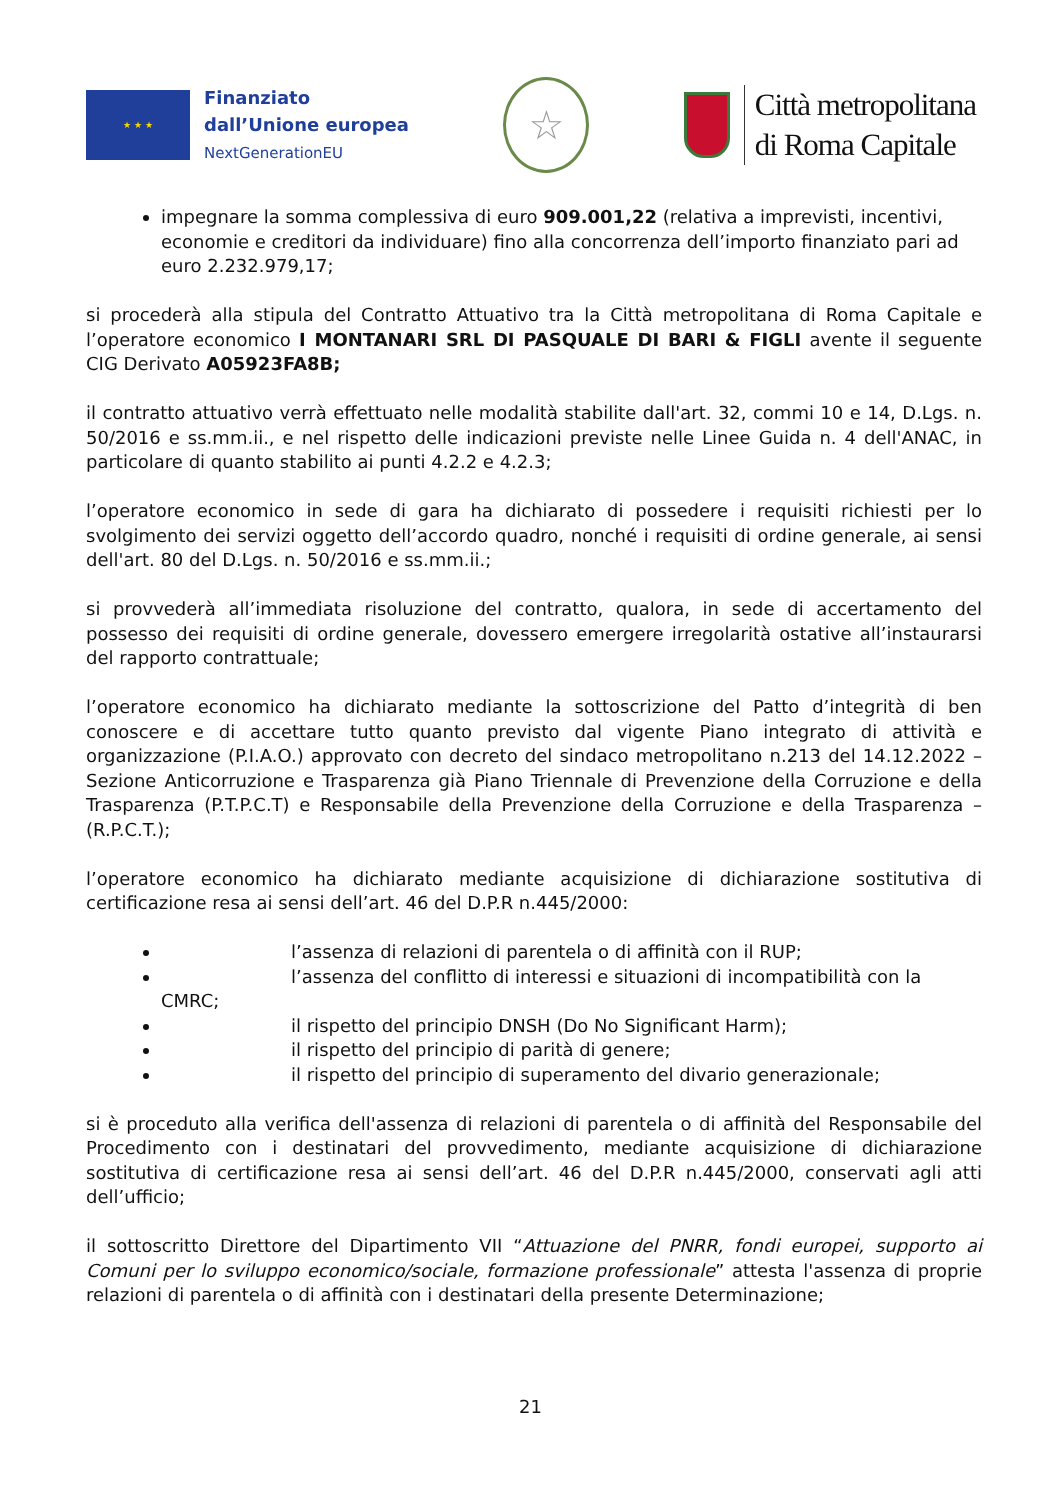★ ★ ★
Finanziato
dall’Unione europea
NextGenerationEU
☆
Città metropolitana
di Roma Capitale
impegnare la somma complessiva di euro 909.001,22 (relativa a imprevisti, incentivi, economie e creditori da individuare) fino alla concorrenza dell’importo finanziato pari ad euro 2.232.979,17;
si procederà alla stipula del Contratto Attuativo tra la Città metropolitana di Roma Capitale e l’operatore economico I MONTANARI SRL DI PASQUALE DI BARI & FIGLI avente il seguente CIG Derivato A05923FA8B;
il contratto attuativo verrà effettuato nelle modalità stabilite dall'art. 32, commi 10 e 14, D.Lgs. n. 50/2016 e ss.mm.ii., e nel rispetto delle indicazioni previste nelle Linee Guida n. 4 dell'ANAC, in particolare di quanto stabilito ai punti 4.2.2 e 4.2.3;
l’operatore economico in sede di gara ha dichiarato di possedere i requisiti richiesti per lo svolgimento dei servizi oggetto dell’accordo quadro, nonché i requisiti di ordine generale, ai sensi dell'art. 80 del D.Lgs. n. 50/2016 e ss.mm.ii.;
si provvederà all’immediata risoluzione del contratto, qualora, in sede di accertamento del possesso dei requisiti di ordine generale, dovessero emergere irregolarità ostative all’instaurarsi del rapporto contrattuale;
l’operatore economico ha dichiarato mediante la sottoscrizione del Patto d’integrità di ben conoscere e di accettare tutto quanto previsto dal vigente Piano integrato di attività e organizzazione (P.I.A.O.) approvato con decreto del sindaco metropolitano n.213 del 14.12.2022 – Sezione Anticorruzione e Trasparenza già Piano Triennale di Prevenzione della Corruzione e della Trasparenza (P.T.P.C.T) e Responsabile della Prevenzione della Corruzione e della Trasparenza – (R.P.C.T.);
l’operatore economico ha dichiarato mediante acquisizione di dichiarazione sostitutiva di certificazione resa ai sensi dell’art. 46 del D.P.R n.445/2000:
l’assenza di relazioni di parentela o di affinità con il RUP;
l’assenza del conflitto di interessi e situazioni di incompatibilità con la CMRC;
il rispetto del principio DNSH (Do No Significant Harm);
il rispetto del principio di parità di genere;
il rispetto del principio di superamento del divario generazionale;
si è proceduto alla verifica dell'assenza di relazioni di parentela o di affinità del Responsabile del Procedimento con i destinatari del provvedimento, mediante acquisizione di dichiarazione sostitutiva di certificazione resa ai sensi dell’art. 46 del D.P.R n.445/2000, conservati agli atti dell’ufficio;
il sottoscritto Direttore del Dipartimento VII “Attuazione del PNRR, fondi europei, supporto ai Comuni per lo sviluppo economico/sociale, formazione professionale” attesta l'assenza di proprie relazioni di parentela o di affinità con i destinatari della presente Determinazione;
21